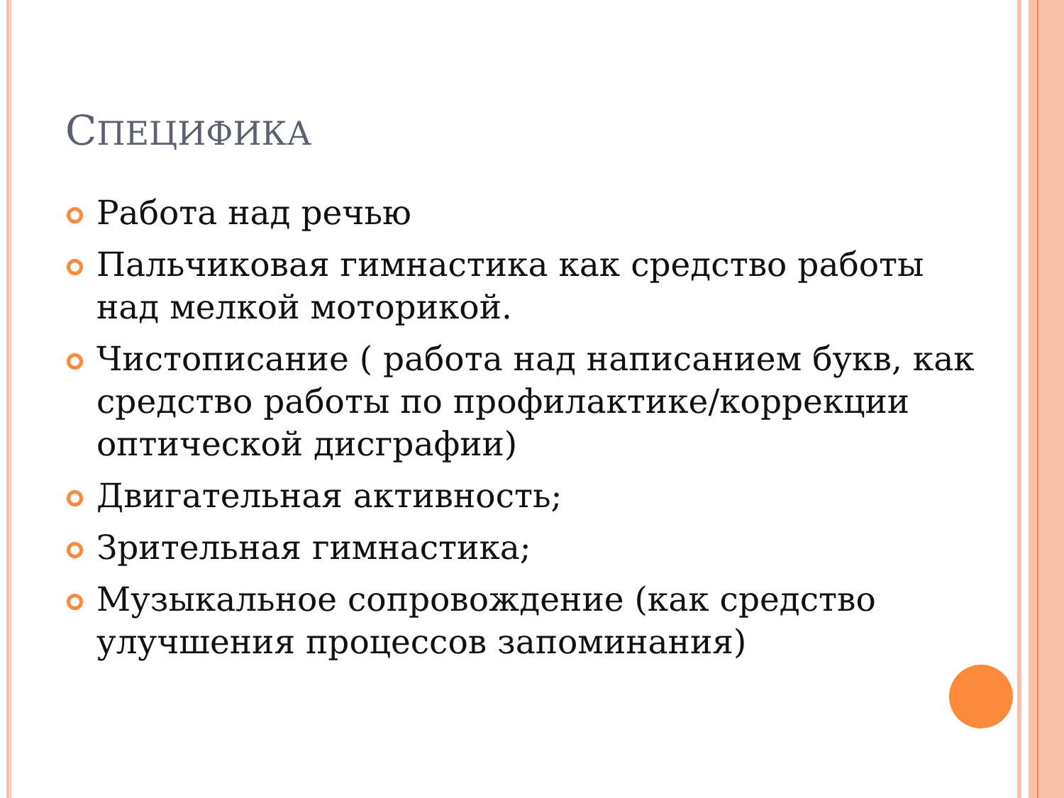СПЕЦИФИКА
Работа над речью
Пальчиковая гимнастика как средство работы над мелкой моторикой.
Чистописание ( работа над написанием букв, как средство работы по профилактике/коррекции оптической дисграфии)
Двигательная активность;
Зрительная гимнастика;
Музыкальное сопровождение (как средство улучшения процессов запоминания)